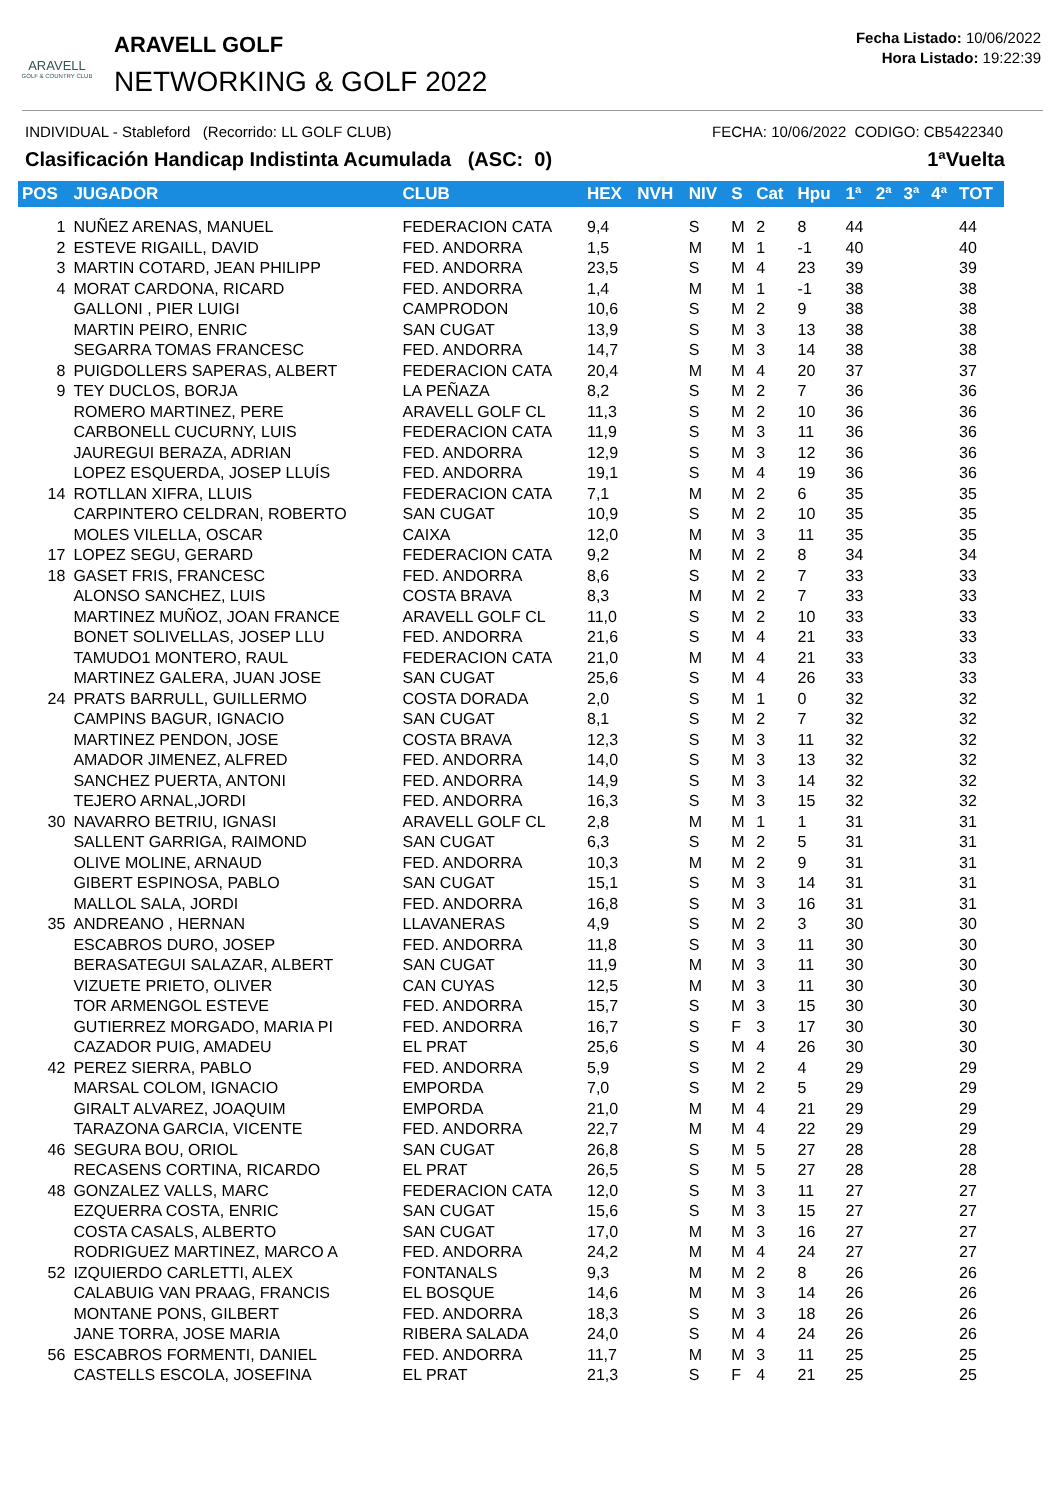ARAVELL
GOLF & COUNTRY CLUB
ARAVELL GOLF
NETWORKING & GOLF 2022
Fecha Listado: 10/06/2022
Hora Listado: 19:22:39
INDIVIDUAL - Stableford (Recorrido: LL GOLF CLUB) FECHA: 10/06/2022 CODIGO: CB5422340
Clasificación Handicap Indistinta Acumulada (ASC: 0) 1ªVuelta
| POS | JUGADOR | CLUB | HEX | NVH | NIV | S | Cat | Hpu | 1ª | 2ª | 3ª | 4ª | TOT |
| --- | --- | --- | --- | --- | --- | --- | --- | --- | --- | --- | --- | --- | --- |
| 1 | NUÑEZ ARENAS, MANUEL | FEDERACION CATA | 9,4 | | S | M | 2 | 8 | 44 | | | | 44 |
| 2 | ESTEVE RIGAILL, DAVID | FED. ANDORRA | 1,5 | | M | M | 1 | -1 | 40 | | | | 40 |
| 3 | MARTIN COTARD, JEAN PHILIPP | FED. ANDORRA | 23,5 | | S | M | 4 | 23 | 39 | | | | 39 |
| 4 | MORAT CARDONA, RICARD | FED. ANDORRA | 1,4 | | M | M | 1 | -1 | 38 | | | | 38 |
| | GALLONI , PIER LUIGI | CAMPRODON | 10,6 | | S | M | 2 | 9 | 38 | | | | 38 |
| | MARTIN PEIRO, ENRIC | SAN CUGAT | 13,9 | | S | M | 3 | 13 | 38 | | | | 38 |
| | SEGARRA TOMAS FRANCESC | FED. ANDORRA | 14,7 | | S | M | 3 | 14 | 38 | | | | 38 |
| 8 | PUIGDOLLERS SAPERAS, ALBERT | FEDERACION CATA | 20,4 | | M | M | 4 | 20 | 37 | | | | 37 |
| 9 | TEY DUCLOS, BORJA | LA PEÑAZA | 8,2 | | S | M | 2 | 7 | 36 | | | | 36 |
| | ROMERO MARTINEZ, PERE | ARAVELL GOLF CL | 11,3 | | S | M | 2 | 10 | 36 | | | | 36 |
| | CARBONELL CUCURNY, LUIS | FEDERACION CATA | 11,9 | | S | M | 3 | 11 | 36 | | | | 36 |
| | JAUREGUI BERAZA, ADRIAN | FED. ANDORRA | 12,9 | | S | M | 3 | 12 | 36 | | | | 36 |
| | LOPEZ ESQUERDA, JOSEP LLUÍS | FED. ANDORRA | 19,1 | | S | M | 4 | 19 | 36 | | | | 36 |
| 14 | ROTLLAN XIFRA, LLUIS | FEDERACION CATA | 7,1 | | M | M | 2 | 6 | 35 | | | | 35 |
| | CARPINTERO CELDRAN, ROBERTO | SAN CUGAT | 10,9 | | S | M | 2 | 10 | 35 | | | | 35 |
| | MOLES VILELLA, OSCAR | CAIXA | 12,0 | | M | M | 3 | 11 | 35 | | | | 35 |
| 17 | LOPEZ SEGU, GERARD | FEDERACION CATA | 9,2 | | M | M | 2 | 8 | 34 | | | | 34 |
| 18 | GASET FRIS, FRANCESC | FED. ANDORRA | 8,6 | | S | M | 2 | 7 | 33 | | | | 33 |
| | ALONSO SANCHEZ, LUIS | COSTA BRAVA | 8,3 | | M | M | 2 | 7 | 33 | | | | 33 |
| | MARTINEZ MUÑOZ, JOAN FRANCE | ARAVELL GOLF CL | 11,0 | | S | M | 2 | 10 | 33 | | | | 33 |
| | BONET SOLIVELLAS, JOSEP LLU | FED. ANDORRA | 21,6 | | S | M | 4 | 21 | 33 | | | | 33 |
| | TAMUDO1 MONTERO, RAUL | FEDERACION CATA | 21,0 | | M | M | 4 | 21 | 33 | | | | 33 |
| | MARTINEZ GALERA, JUAN JOSE | SAN CUGAT | 25,6 | | S | M | 4 | 26 | 33 | | | | 33 |
| 24 | PRATS BARRULL, GUILLERMO | COSTA DORADA | 2,0 | | S | M | 1 | 0 | 32 | | | | 32 |
| | CAMPINS BAGUR, IGNACIO | SAN CUGAT | 8,1 | | S | M | 2 | 7 | 32 | | | | 32 |
| | MARTINEZ PENDON, JOSE | COSTA BRAVA | 12,3 | | S | M | 3 | 11 | 32 | | | | 32 |
| | AMADOR JIMENEZ, ALFRED | FED. ANDORRA | 14,0 | | S | M | 3 | 13 | 32 | | | | 32 |
| | SANCHEZ PUERTA, ANTONI | FED. ANDORRA | 14,9 | | S | M | 3 | 14 | 32 | | | | 32 |
| | TEJERO ARNAL,JORDI | FED. ANDORRA | 16,3 | | S | M | 3 | 15 | 32 | | | | 32 |
| 30 | NAVARRO BETRIU, IGNASI | ARAVELL GOLF CL | 2,8 | | M | M | 1 | 1 | 31 | | | | 31 |
| | SALLENT GARRIGA, RAIMOND | SAN CUGAT | 6,3 | | S | M | 2 | 5 | 31 | | | | 31 |
| | OLIVE MOLINE, ARNAUD | FED. ANDORRA | 10,3 | | M | M | 2 | 9 | 31 | | | | 31 |
| | GIBERT ESPINOSA, PABLO | SAN CUGAT | 15,1 | | S | M | 3 | 14 | 31 | | | | 31 |
| | MALLOL SALA, JORDI | FED. ANDORRA | 16,8 | | S | M | 3 | 16 | 31 | | | | 31 |
| 35 | ANDREANO , HERNAN | LLAVANERAS | 4,9 | | S | M | 2 | 3 | 30 | | | | 30 |
| | ESCABROS DURO, JOSEP | FED. ANDORRA | 11,8 | | S | M | 3 | 11 | 30 | | | | 30 |
| | BERASATEGUI SALAZAR, ALBERT | SAN CUGAT | 11,9 | | M | M | 3 | 11 | 30 | | | | 30 |
| | VIZUETE PRIETO, OLIVER | CAN CUYAS | 12,5 | | M | M | 3 | 11 | 30 | | | | 30 |
| | TOR ARMENGOL ESTEVE | FED. ANDORRA | 15,7 | | S | M | 3 | 15 | 30 | | | | 30 |
| | GUTIERREZ MORGADO, MARIA PI | FED. ANDORRA | 16,7 | | S | F | 3 | 17 | 30 | | | | 30 |
| | CAZADOR PUIG, AMADEU | EL PRAT | 25,6 | | S | M | 4 | 26 | 30 | | | | 30 |
| 42 | PEREZ SIERRA, PABLO | FED. ANDORRA | 5,9 | | S | M | 2 | 4 | 29 | | | | 29 |
| | MARSAL COLOM, IGNACIO | EMPORDA | 7,0 | | S | M | 2 | 5 | 29 | | | | 29 |
| | GIRALT ALVAREZ, JOAQUIM | EMPORDA | 21,0 | | M | M | 4 | 21 | 29 | | | | 29 |
| | TARAZONA GARCIA, VICENTE | FED. ANDORRA | 22,7 | | M | M | 4 | 22 | 29 | | | | 29 |
| 46 | SEGURA BOU, ORIOL | SAN CUGAT | 26,8 | | S | M | 5 | 27 | 28 | | | | 28 |
| | RECASENS CORTINA, RICARDO | EL PRAT | 26,5 | | S | M | 5 | 27 | 28 | | | | 28 |
| 48 | GONZALEZ VALLS, MARC | FEDERACION CATA | 12,0 | | S | M | 3 | 11 | 27 | | | | 27 |
| | EZQUERRA COSTA, ENRIC | SAN CUGAT | 15,6 | | S | M | 3 | 15 | 27 | | | | 27 |
| | COSTA CASALS, ALBERTO | SAN CUGAT | 17,0 | | M | M | 3 | 16 | 27 | | | | 27 |
| | RODRIGUEZ MARTINEZ, MARCO A | FED. ANDORRA | 24,2 | | M | M | 4 | 24 | 27 | | | | 27 |
| 52 | IZQUIERDO CARLETTI, ALEX | FONTANALS | 9,3 | | M | M | 2 | 8 | 26 | | | | 26 |
| | CALABUIG VAN PRAAG, FRANCIS | EL BOSQUE | 14,6 | | M | M | 3 | 14 | 26 | | | | 26 |
| | MONTANE PONS, GILBERT | FED. ANDORRA | 18,3 | | S | M | 3 | 18 | 26 | | | | 26 |
| | JANE TORRA, JOSE MARIA | RIBERA SALADA | 24,0 | | S | M | 4 | 24 | 26 | | | | 26 |
| 56 | ESCABROS FORMENTI, DANIEL | FED. ANDORRA | 11,7 | | M | M | 3 | 11 | 25 | | | | 25 |
| | CASTELLS ESCOLA, JOSEFINA | EL PRAT | 21,3 | | S | F | 4 | 21 | 25 | | | | 25 |